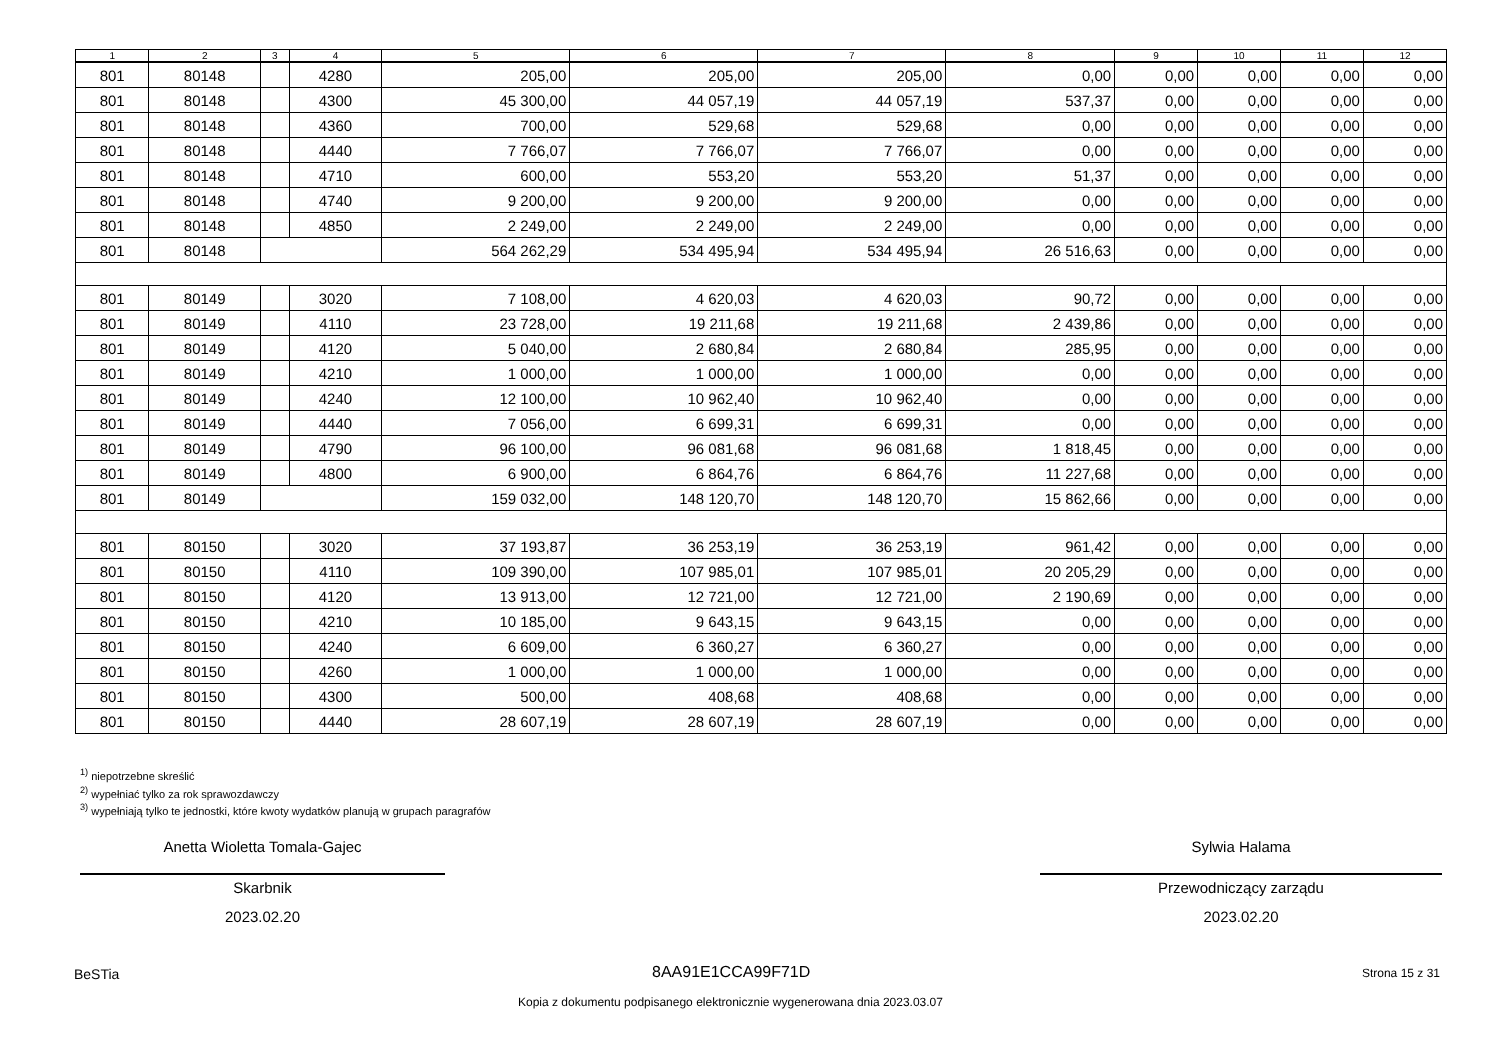| 1 | 2 | 3 | 4 | 5 | 6 | 7 | 8 | 9 | 10 | 11 | 12 |
| --- | --- | --- | --- | --- | --- | --- | --- | --- | --- | --- | --- |
| 801 | 80148 | | 4280 | 205,00 | 205,00 | 205,00 | 0,00 | 0,00 | 0,00 | 0,00 | 0,00 |
| 801 | 80148 | | 4300 | 45 300,00 | 44 057,19 | 44 057,19 | 537,37 | 0,00 | 0,00 | 0,00 | 0,00 |
| 801 | 80148 | | 4360 | 700,00 | 529,68 | 529,68 | 0,00 | 0,00 | 0,00 | 0,00 | 0,00 |
| 801 | 80148 | | 4440 | 7 766,07 | 7 766,07 | 7 766,07 | 0,00 | 0,00 | 0,00 | 0,00 | 0,00 |
| 801 | 80148 | | 4710 | 600,00 | 553,20 | 553,20 | 51,37 | 0,00 | 0,00 | 0,00 | 0,00 |
| 801 | 80148 | | 4740 | 9 200,00 | 9 200,00 | 9 200,00 | 0,00 | 0,00 | 0,00 | 0,00 | 0,00 |
| 801 | 80148 | | 4850 | 2 249,00 | 2 249,00 | 2 249,00 | 0,00 | 0,00 | 0,00 | 0,00 | 0,00 |
| 801 | 80148 | | | 564 262,29 | 534 495,94 | 534 495,94 | 26 516,63 | 0,00 | 0,00 | 0,00 | 0,00 |
| 801 | 80149 | | 3020 | 7 108,00 | 4 620,03 | 4 620,03 | 90,72 | 0,00 | 0,00 | 0,00 | 0,00 |
| 801 | 80149 | | 4110 | 23 728,00 | 19 211,68 | 19 211,68 | 2 439,86 | 0,00 | 0,00 | 0,00 | 0,00 |
| 801 | 80149 | | 4120 | 5 040,00 | 2 680,84 | 2 680,84 | 285,95 | 0,00 | 0,00 | 0,00 | 0,00 |
| 801 | 80149 | | 4210 | 1 000,00 | 1 000,00 | 1 000,00 | 0,00 | 0,00 | 0,00 | 0,00 | 0,00 |
| 801 | 80149 | | 4240 | 12 100,00 | 10 962,40 | 10 962,40 | 0,00 | 0,00 | 0,00 | 0,00 | 0,00 |
| 801 | 80149 | | 4440 | 7 056,00 | 6 699,31 | 6 699,31 | 0,00 | 0,00 | 0,00 | 0,00 | 0,00 |
| 801 | 80149 | | 4790 | 96 100,00 | 96 081,68 | 96 081,68 | 1 818,45 | 0,00 | 0,00 | 0,00 | 0,00 |
| 801 | 80149 | | 4800 | 6 900,00 | 6 864,76 | 6 864,76 | 11 227,68 | 0,00 | 0,00 | 0,00 | 0,00 |
| 801 | 80149 | | | 159 032,00 | 148 120,70 | 148 120,70 | 15 862,66 | 0,00 | 0,00 | 0,00 | 0,00 |
| 801 | 80150 | | 3020 | 37 193,87 | 36 253,19 | 36 253,19 | 961,42 | 0,00 | 0,00 | 0,00 | 0,00 |
| 801 | 80150 | | 4110 | 109 390,00 | 107 985,01 | 107 985,01 | 20 205,29 | 0,00 | 0,00 | 0,00 | 0,00 |
| 801 | 80150 | | 4120 | 13 913,00 | 12 721,00 | 12 721,00 | 2 190,69 | 0,00 | 0,00 | 0,00 | 0,00 |
| 801 | 80150 | | 4210 | 10 185,00 | 9 643,15 | 9 643,15 | 0,00 | 0,00 | 0,00 | 0,00 | 0,00 |
| 801 | 80150 | | 4240 | 6 609,00 | 6 360,27 | 6 360,27 | 0,00 | 0,00 | 0,00 | 0,00 | 0,00 |
| 801 | 80150 | | 4260 | 1 000,00 | 1 000,00 | 1 000,00 | 0,00 | 0,00 | 0,00 | 0,00 | 0,00 |
| 801 | 80150 | | 4300 | 500,00 | 408,68 | 408,68 | 0,00 | 0,00 | 0,00 | 0,00 | 0,00 |
| 801 | 80150 | | 4440 | 28 607,19 | 28 607,19 | 28 607,19 | 0,00 | 0,00 | 0,00 | 0,00 | 0,00 |
<sup>1)</sup> niepotrzebne skreślić
<sup>2)</sup> wypełniać tylko za rok sprawozdawczy
<sup>3)</sup> wypełniają tylko te jednostki, które kwoty wydatków planują w grupach paragrafów
Anetta Wioletta Tomala-Gajec
Skarbnik
2023.02.20
Sylwia Halama
Przewodniczący zarządu
2023.02.20
BeSTia 8AA91E1CCA99F71D Strona 15 z 31
Kopia z dokumentu podpisanego elektronicznie wygenerowana dnia 2023.03.07